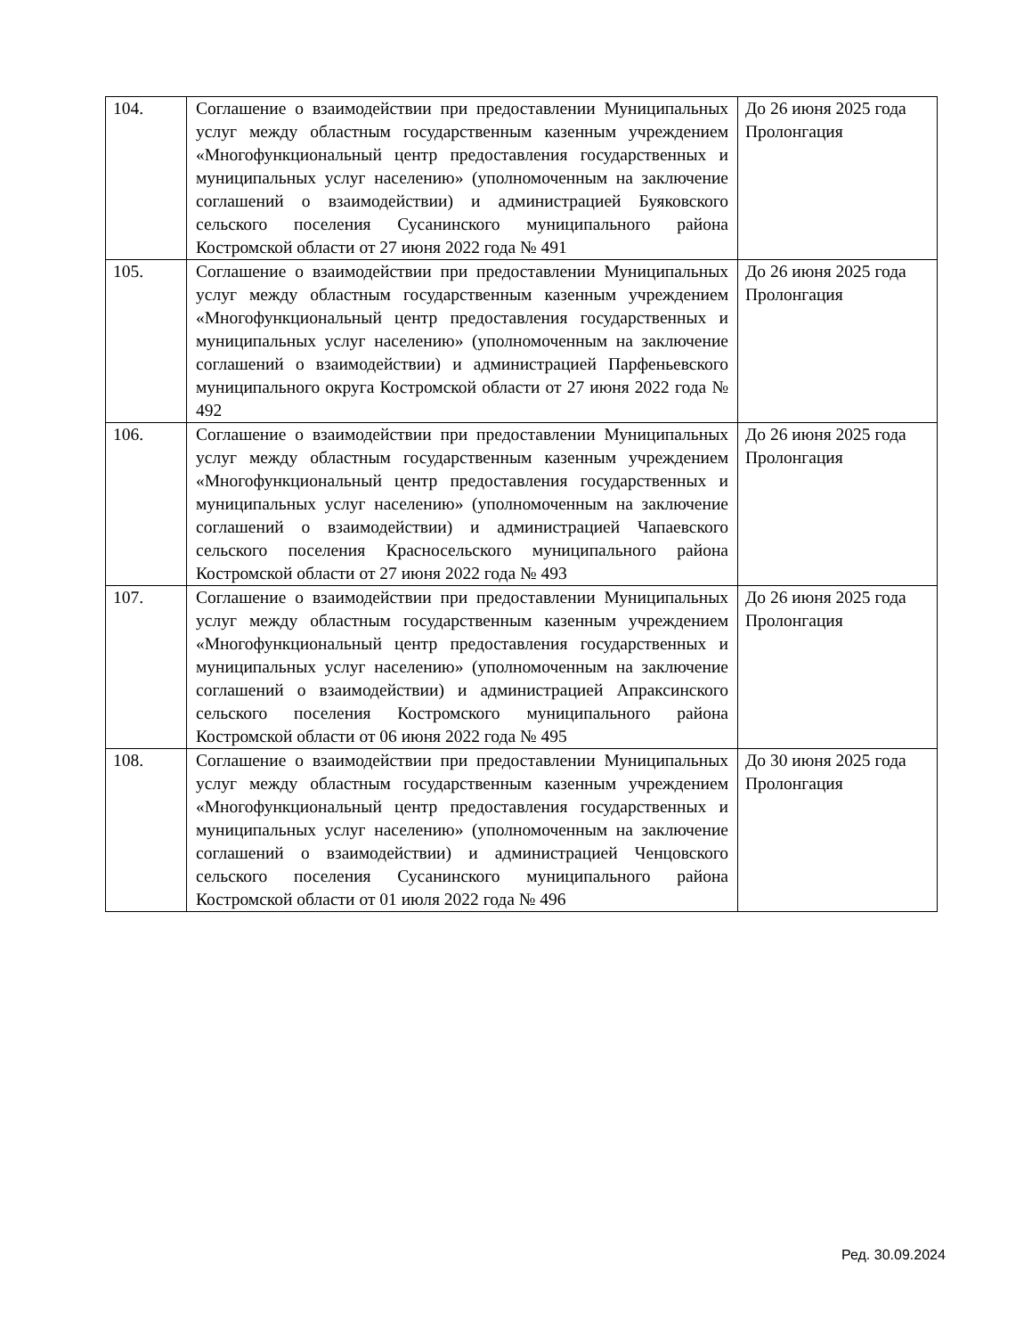| 104. | Соглашение о взаимодействии при предоставлении Муниципальных услуг между областным государственным казенным учреждением «Многофункциональный центр предоставления государственных и муниципальных услуг населению» (уполномоченным на заключение соглашений о взаимодействии) и администрацией Буяковского сельского поселения Сусанинского муниципального района Костромской области от 27 июня 2022 года № 491 | До 26 июня 2025 года Пролонгация |
| 105. | Соглашение о взаимодействии при предоставлении Муниципальных услуг между областным государственным казенным учреждением «Многофункциональный центр предоставления государственных и муниципальных услуг населению» (уполномоченным на заключение соглашений о взаимодействии) и администрацией Парфеньевского муниципального округа Костромской области от 27 июня 2022 года № 492 | До 26 июня 2025 года Пролонгация |
| 106. | Соглашение о взаимодействии при предоставлении Муниципальных услуг между областным государственным казенным учреждением «Многофункциональный центр предоставления государственных и муниципальных услуг населению» (уполномоченным на заключение соглашений о взаимодействии) и администрацией Чапаевского сельского поселения Красносельского муниципального района Костромской области от 27 июня 2022 года № 493 | До 26 июня 2025 года Пролонгация |
| 107. | Соглашение о взаимодействии при предоставлении Муниципальных услуг между областным государственным казенным учреждением «Многофункциональный центр предоставления государственных и муниципальных услуг населению» (уполномоченным на заключение соглашений о взаимодействии) и администрацией Апраксинского сельского поселения Костромского муниципального района Костромской области от 06 июня 2022 года № 495 | До 26 июня 2025 года Пролонгация |
| 108. | Соглашение о взаимодействии при предоставлении Муниципальных услуг между областным государственным казенным учреждением «Многофункциональный центр предоставления государственных и муниципальных услуг населению» (уполномоченным на заключение соглашений о взаимодействии) и администрацией Ченцовского сельского поселения Сусанинского муниципального района Костромской области от 01 июля 2022 года № 496 | До 30 июня 2025 года Пролонгация |
Ред. 30.09.2024